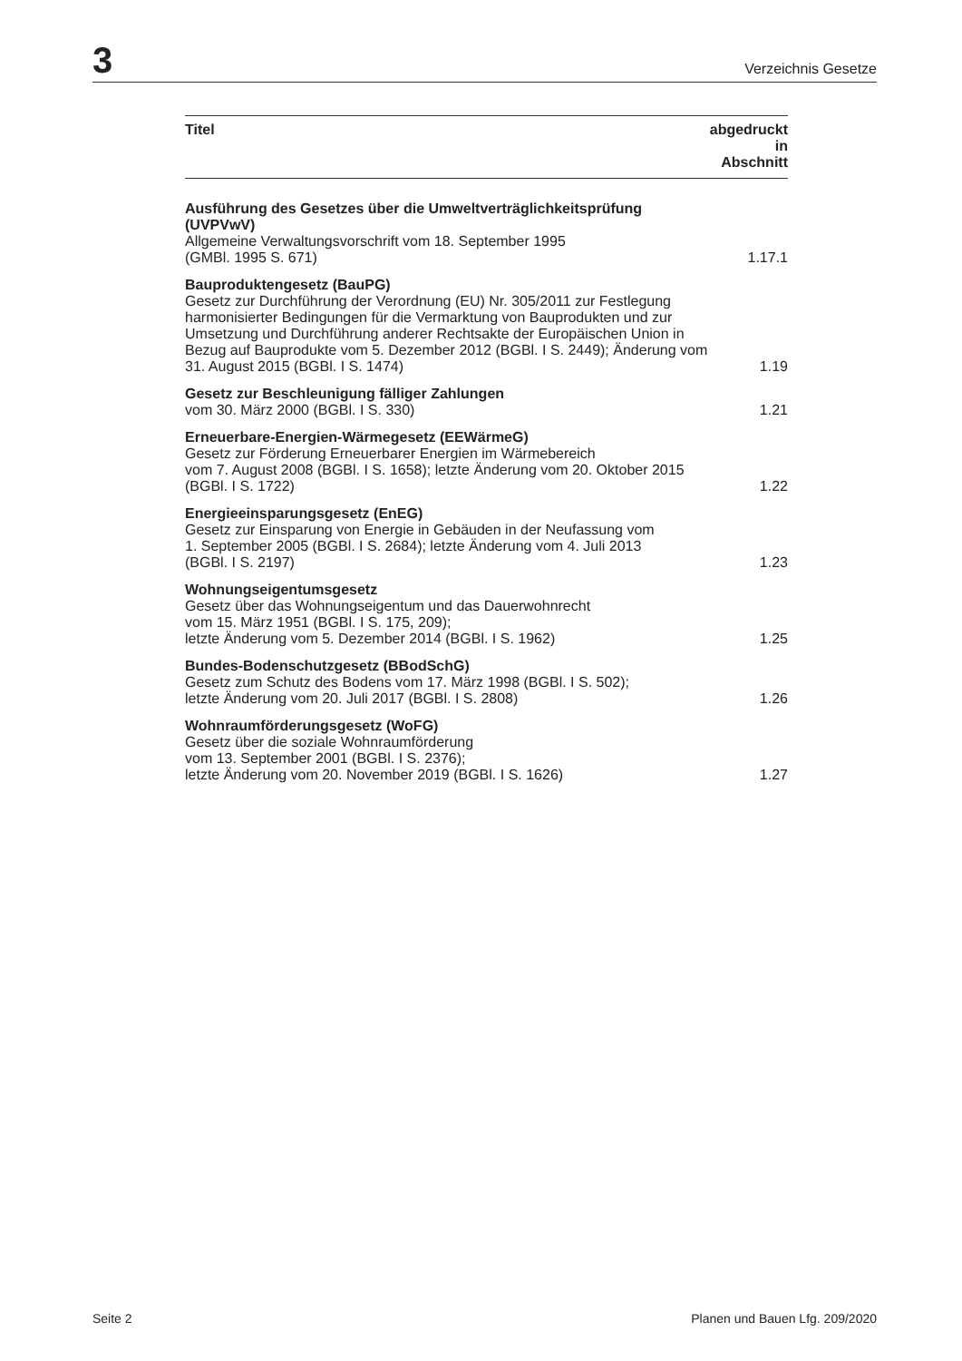3 Verzeichnis Gesetze
| Titel | abgedruckt in Abschnitt |
| --- | --- |
| Ausführung des Gesetzes über die Umweltverträglichkeitsprüfung (UVPVwV) Allgemeine Verwaltungsvorschrift vom 18. September 1995 (GMBl. 1995 S. 671) | 1.17.1 |
| Bauproduktengesetz (BauPG) Gesetz zur Durchführung der Verordnung (EU) Nr. 305/2011 zur Festlegung harmonisierter Bedingungen für die Vermarktung von Bauprodukten und zur Umsetzung und Durchführung anderer Rechtsakte der Europäischen Union in Bezug auf Bauprodukte vom 5. Dezember 2012 (BGBl. I S. 2449); Änderung vom 31. August 2015 (BGBl. I S. 1474) | 1.19 |
| Gesetz zur Beschleunigung fälliger Zahlungen vom 30. März 2000 (BGBl. I S. 330) | 1.21 |
| Erneuerbare-Energien-Wärmegesetz (EEWärmeG) Gesetz zur Förderung Erneuerbarer Energien im Wärmebereich vom 7. August 2008 (BGBl. I S. 1658); letzte Änderung vom 20. Oktober 2015 (BGBl. I S. 1722) | 1.22 |
| Energieeinsparungsgesetz (EnEG) Gesetz zur Einsparung von Energie in Gebäuden in der Neufassung vom 1. September 2005 (BGBl. I S. 2684); letzte Änderung vom 4. Juli 2013 (BGBl. I S. 2197) | 1.23 |
| Wohnungseigentumsgesetz Gesetz über das Wohnungseigentum und das Dauerwohnrecht vom 15. März 1951 (BGBl. I S. 175, 209); letzte Änderung vom 5. Dezember 2014 (BGBl. I S. 1962) | 1.25 |
| Bundes-Bodenschutzgesetz (BBodSchG) Gesetz zum Schutz des Bodens vom 17. März 1998 (BGBl. I S. 502); letzte Änderung vom 20. Juli 2017 (BGBl. I S. 2808) | 1.26 |
| Wohnraumförderungsgesetz (WoFG) Gesetz über die soziale Wohnraumförderung vom 13. September 2001 (BGBl. I S. 2376); letzte Änderung vom 20. November 2019 (BGBl. I S. 1626) | 1.27 |
Seite 2 Planen und Bauen Lfg. 209/2020